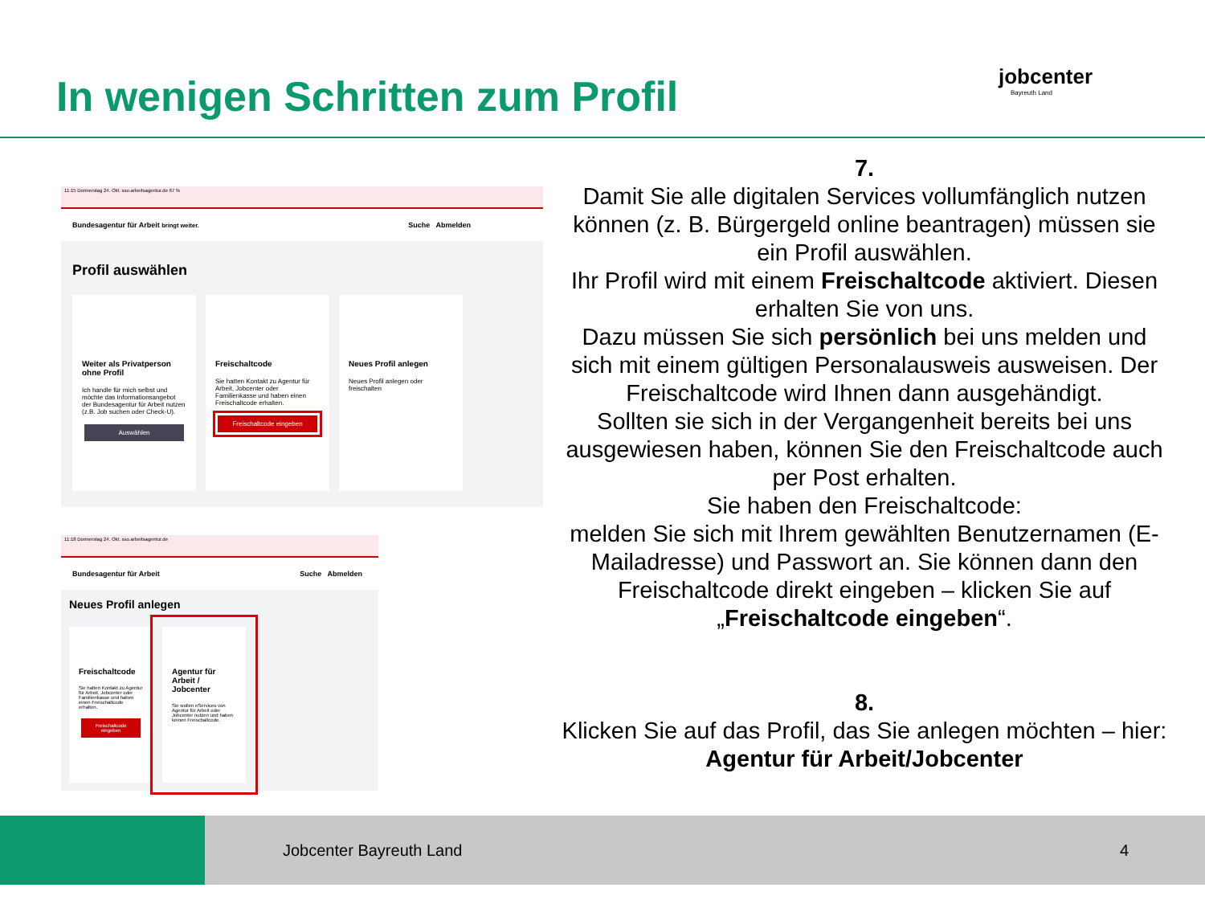In wenigen Schritten zum Profil
jobcenter
Bayreuth Land
11:15 Donnerstag 24. Okt. sso.arbeitsagentur.de 67 %
Bundesagentur für Arbeit bringt weiter. Suche Abmelden
Profil auswählen
Weiter als Privatperson ohne Profil
Ich handle für mich selbst und möchte das Informationsangebot der Bundesagentur für Arbeit nutzen (z.B. Job suchen oder Check-U).
Auswählen
Freischaltcode
Sie hatten Kontakt zu Agentur für Arbeit, Jobcenter oder Familienkasse und haben einen Freischaltcode erhalten.
Freischaltcode eingeben
Neues Profil anlegen
Neues Profil anlegen oder freischalten
11:18 Donnerstag 24. Okt. sso.arbeitsagentur.de
Bundesagentur für Arbeit Suche Abmelden
Neues Profil anlegen
Freischaltcode
Sie hatten Kontakt zu Agentur für Arbeit, Jobcenter oder Familienkasse und haben einen Freischaltcode erhalten.
Freischaltcode eingeben
Agentur für Arbeit / Jobcenter
Sie wollen eServices von Agentur für Arbeit oder Jobcenter nutzen und haben keinen Freischaltcode.
7.
Damit Sie alle digitalen Services vollumfänglich nutzen können (z. B. Bürgergeld online beantragen) müssen sie ein Profil auswählen.
Ihr Profil wird mit einem Freischaltcode aktiviert. Diesen erhalten Sie von uns.
Dazu müssen Sie sich persönlich bei uns melden und sich mit einem gültigen Personalausweis ausweisen. Der Freischaltcode wird Ihnen dann ausgehändigt.
Sollten sie sich in der Vergangenheit bereits bei uns ausgewiesen haben, können Sie den Freischaltcode auch per Post erhalten.
Sie haben den Freischaltcode:
melden Sie sich mit Ihrem gewählten Benutzernamen (E-Mailadresse) und Passwort an. Sie können dann den Freischaltcode direkt eingeben – klicken Sie auf „Freischaltcode eingeben“.
8.
Klicken Sie auf das Profil, das Sie anlegen möchten – hier: Agentur für Arbeit/Jobcenter
Jobcenter Bayreuth Land 4